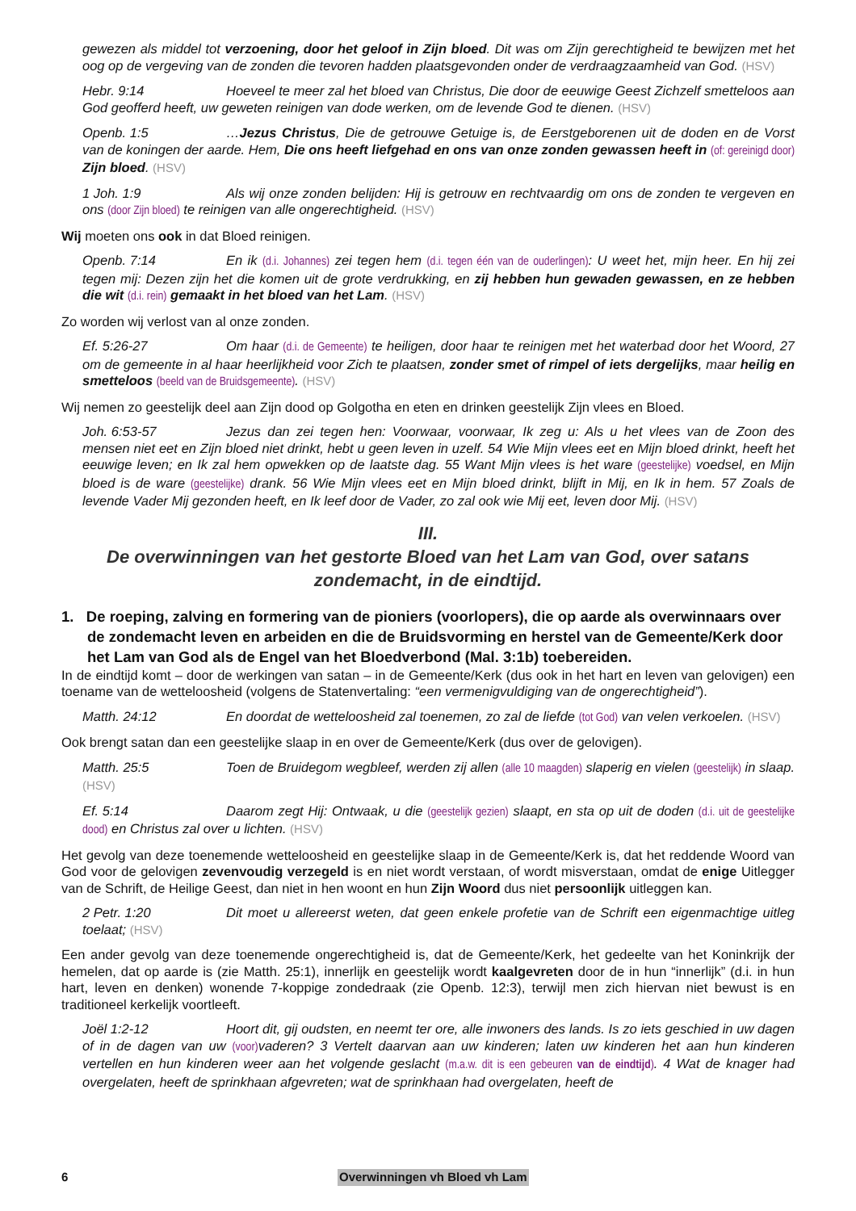gewezen als middel tot verzoening, door het geloof in Zijn bloed. Dit was om Zijn gerechtigheid te bewijzen met het oog op de vergeving van de zonden die tevoren hadden plaatsgevonden onder de verdraagzaamheid van God. (HSV)
Hebr. 9:14 Hoeveel te meer zal het bloed van Christus, Die door de eeuwige Geest Zichzelf smetteloos aan God geofferd heeft, uw geweten reinigen van dode werken, om de levende God te dienen. (HSV)
Openb. 1:5 …Jezus Christus, Die de getrouwe Getuige is, de Eerstgeborenen uit de doden en de Vorst van de koningen der aarde. Hem, Die ons heeft liefgehad en ons van onze zonden gewassen heeft in (of: gereinigd door) Zijn bloed. (HSV)
1 Joh. 1:9 Als wij onze zonden belijden: Hij is getrouw en rechtvaardig om ons de zonden te vergeven en ons (door Zijn bloed) te reinigen van alle ongerechtigheid. (HSV)
Wij moeten ons ook in dat Bloed reinigen.
Openb. 7:14 En ik (d.i. Johannes) zei tegen hem (d.i. tegen één van de ouderlingen): U weet het, mijn heer. En hij zei tegen mij: Dezen zijn het die komen uit de grote verdrukking, en zij hebben hun gewaden gewassen, en ze hebben die wit (d.i. rein) gemaakt in het bloed van het Lam. (HSV)
Zo worden wij verlost van al onze zonden.
Ef. 5:26-27 Om haar (d.i. de Gemeente) te heiligen, door haar te reinigen met het waterbad door het Woord, 27 om de gemeente in al haar heerlijkheid voor Zich te plaatsen, zonder smet of rimpel of iets dergelijks, maar heilig en smetteloos (beeld van de Bruidsgemeente). (HSV)
Wij nemen zo geestelijk deel aan Zijn dood op Golgotha en eten en drinken geestelijk Zijn vlees en Bloed.
Joh. 6:53-57 Jezus dan zei tegen hen: Voorwaar, voorwaar, Ik zeg u: Als u het vlees van de Zoon des mensen niet eet en Zijn bloed niet drinkt, hebt u geen leven in uzelf. 54 Wie Mijn vlees eet en Mijn bloed drinkt, heeft het eeuwige leven; en Ik zal hem opwekken op de laatste dag. 55 Want Mijn vlees is het ware (geestelijke) voedsel, en Mijn bloed is de ware (geestelijke) drank. 56 Wie Mijn vlees eet en Mijn bloed drinkt, blijft in Mij, en Ik in hem. 57 Zoals de levende Vader Mij gezonden heeft, en Ik leef door de Vader, zo zal ook wie Mij eet, leven door Mij. (HSV)
III.
De overwinningen van het gestorte Bloed van het Lam van God, over satans zondemacht, in de eindtijd.
1. De roeping, zalving en formering van de pioniers (voorlopers), die op aarde als overwinnaars over de zondemacht leven en arbeiden en die de Bruidsvorming en herstel van de Gemeente/Kerk door het Lam van God als de Engel van het Bloedverbond (Mal. 3:1b) toebereiden.
In de eindtijd komt – door de werkingen van satan – in de Gemeente/Kerk (dus ook in het hart en leven van gelovigen) een toename van de wetteloosheid (volgens de Statenvertaling: “een vermenigvuldiging van de ongerechtigheid”).
Matth. 24:12 En doordat de wetteloosheid zal toenemen, zo zal de liefde (tot God) van velen verkoelen. (HSV)
Ook brengt satan dan een geestelijke slaap in en over de Gemeente/Kerk (dus over de gelovigen).
Matth. 25:5 Toen de Bruidegom wegbleef, werden zij allen (alle 10 maagden) slaperig en vielen (geestelijk) in slaap. (HSV)
Ef. 5:14 Daarom zegt Hij: Ontwaak, u die (geestelijk gezien) slaapt, en sta op uit de doden (d.i. uit de geestelijke dood) en Christus zal over u lichten. (HSV)
Het gevolg van deze toenemende wetteloosheid en geestelijke slaap in de Gemeente/Kerk is, dat het reddende Woord van God voor de gelovigen zevenvoudig verzegeld is en niet wordt verstaan, of wordt misverstaan, omdat de enige Uitlegger van de Schrift, de Heilige Geest, dan niet in hen woont en hun Zijn Woord dus niet persoonlijk uitleggen kan.
2 Petr. 1:20 Dit moet u allereerst weten, dat geen enkele profetie van de Schrift een eigenmachtige uitleg toelaat; (HSV)
Een ander gevolg van deze toenemende ongerechtigheid is, dat de Gemeente/Kerk, het gedeelte van het Koninkrijk der hemelen, dat op aarde is (zie Matth. 25:1), innerlijk en geestelijk wordt kaalgevreten door de in hun “innerlijk” (d.i. in hun hart, leven en denken) wonende 7-koppige zondedraak (zie Openb. 12:3), terwijl men zich hiervan niet bewust is en traditioneel kerkelijk voortleeft.
Joël 1:2-12 Hoort dit, gij oudsten, en neemt ter ore, alle inwoners des lands. Is zo iets geschied in uw dagen of in de dagen van uw (voor) vaderen? 3 Vertelt daarvan aan uw kinderen; laten uw kinderen het aan hun kinderen vertellen en hun kinderen weer aan het volgende geslacht (m.a.w. dit is een gebeuren van de eindtijd). 4 Wat de knager had overgelaten, heeft de sprinkhaan afgevreten; wat de sprinkhaan had overgelaten, heeft de
6 Overwinningen vh Bloed vh Lam